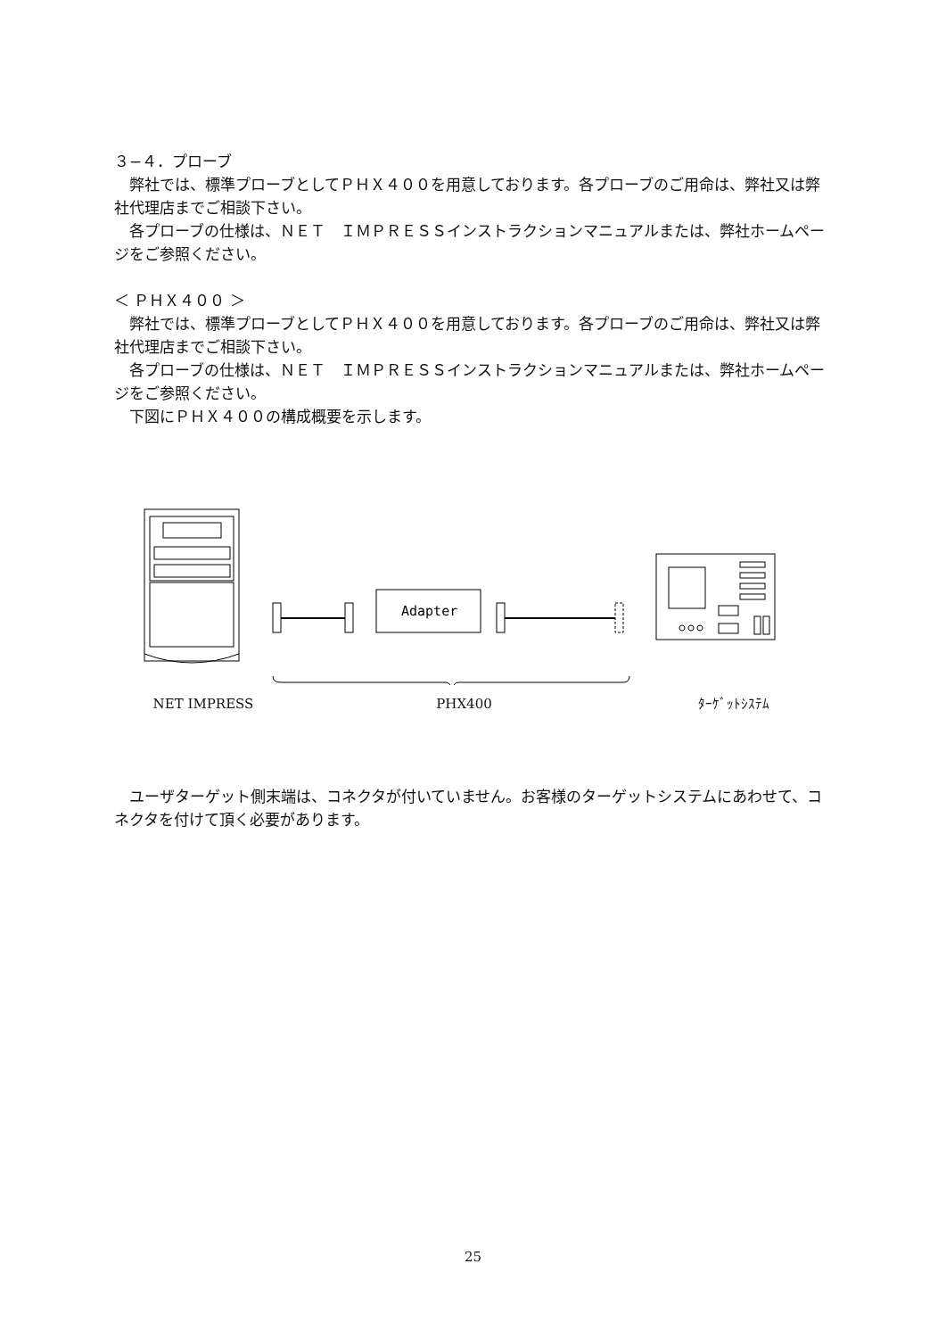３−４．プローブ
弊社では、標準プローブとしてＰＨＸ４００を用意しております。各プローブのご用命は、弊社又は弊社代理店までご相談下さい。
各プローブの仕様は、ＮＥＴ　ＩＭＰＲＥＳＳインストラクションマニュアルまたは、弊社ホームページをご参照ください。
＜ ＰＨＸ４００ ＞
弊社では、標準プローブとしてＰＨＸ４００を用意しております。各プローブのご用命は、弊社又は弊社代理店までご相談下さい。
各プローブの仕様は、ＮＥＴ　ＩＭＰＲＥＳＳインストラクションマニュアルまたは、弊社ホームページをご参照ください。
下図にＰＨＸ４００の構成概要を示します。
Adapter
NET IMPRESS PHX400 ﾀｰｹﾞｯﾄｼｽﾃﾑ
ユーザターゲット側末端は、コネクタが付いていません。お客様のターゲットシステムにあわせて、コネクタを付けて頂く必要があります。
25